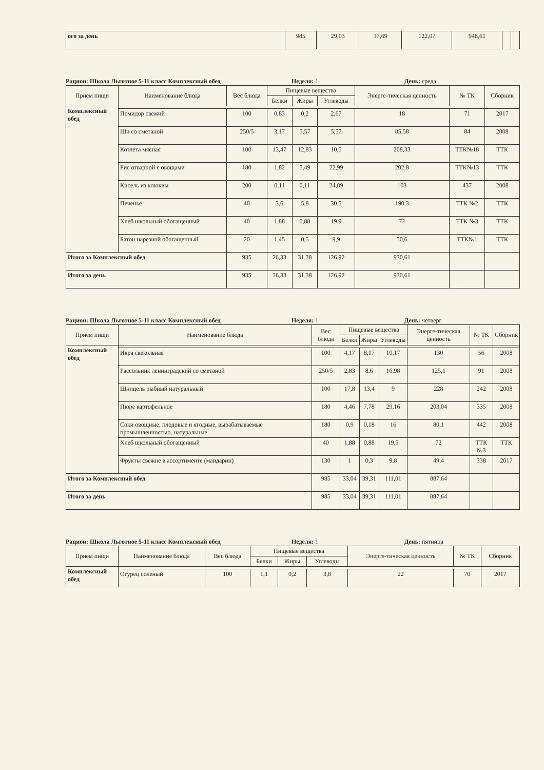| ого за день | 985 | 29,03 | 37,69 | 122,07 | 948,61 | | |
Рацион: Школа Льготное 5-11 класс Комплексный обед Неделя: 1 День: среда
| Прием пищи | Наименование блюда | Вес блюда | Пищевые вещества | | | Энерге-тическая ценность | № ТК | Сборник |
| --- | --- | --- | --- | --- | --- | --- | --- | --- |
| | | | Белки | Жиры | Углеводы | | | |
| Комплексный обед | | | | | | | | |
| | Помидор свежий | 100 | 0,83 | 0,2 | 2,67 | 18 | 71 | 2017 |
| | Щи со сметаной | 250/5 | 3,17 | 5,57 | 5,57 | 85,58 | 84 | 2008 |
| | Котлета мясная | 100 | 13,47 | 12,83 | 10,5 | 208,33 | ТТК№18 | ТТК |
| | Рис отварной с овощами | 180 | 1,82 | 5,49 | 22,99 | 202,8 | ТТК№13 | ТТК |
| | Кисель из клюквы | 200 | 0,11 | 0,11 | 24,89 | 103 | 437 | 2008 |
| | Печенье | 40 | 3,6 | 5,8 | 30,5 | 190,3 | ТТК №2 | ТТК |
| | Хлеб школьный обогащенный | 40 | 1,88 | 0,88 | 19,9 | 72 | ТТК №3 | ТТК |
| | Батон нарезной обогащенный | 20 | 1,45 | 0,5 | 9,9 | 50,6 | ТТК№1 | ТТК |
| Итого за Комплексный обед | | 935 | 26,33 | 31,38 | 126,92 | 930,61 | | |
| Итого за день | | 935 | 26,33 | 31,38 | 126,92 | 930,61 | | |
Рацион: Школа Льготное 5-11 класс Комплексный обед Неделя: 1 День: четверг
| Прием пищи | Наименование блюда | Вес блюда | Пищевые вещества | | | Энерге-тическая ценность | № ТК | Сборник |
| --- | --- | --- | --- | --- | --- | --- | --- | --- |
| | | | Белки | Жиры | Углеводы | | | |
| Комплексный обед | | | | | | | | |
| | Икра свекольная | 100 | 4,17 | 8,17 | 10,17 | 130 | 56 | 2008 |
| | Рассольник ленинградский со сметаной | 250/5 | 2,83 | 8,6 | 16,98 | 125,1 | 91 | 2008 |
| | Шницель рыбный натуральный | 100 | 17,8 | 13,4 | 9 | 228 | 242 | 2008 |
| | Пюре картофельное | 180 | 4,46 | 7,78 | 29,16 | 203,04 | 335 | 2008 |
| | Соки овощные, плодовые и ягодные, вырабатываемые промышленностью, натуральные | 180 | 0,9 | 0,18 | 16 | 80,1 | 442 | 2008 |
| | Хлеб школьный обогащенный | 40 | 1,88 | 0,88 | 19,9 | 72 | ТТК №3 | ТТК |
| | Фрукты свежие в ассортименте (мандарин) | 130 | 1 | 0,3 | 9,8 | 49,4 | 338 | 2017 |
| Итого за Комплексный обед | | 985 | 33,04 | 39,31 | 111,01 | 887,64 | | |
| Итого за день | | 985 | 33,04 | 39,31 | 111,01 | 887,64 | | |
Рацион: Школа Льготное 5-11 класс Комплексный обед Неделя: 1 День: пятница
| Прием пищи | Наименование блюда | Вес блюда | Пищевые вещества | | | Энерге-тическая ценность | № ТК | Сборник |
| --- | --- | --- | --- | --- | --- | --- | --- | --- |
| | | | Белки | Жиры | Углеводы | | | |
| Комплексный обед | | | | | | | | |
| | Огурец соленый | 100 | 1,1 | 0,2 | 3,8 | 22 | 70 | 2017 |